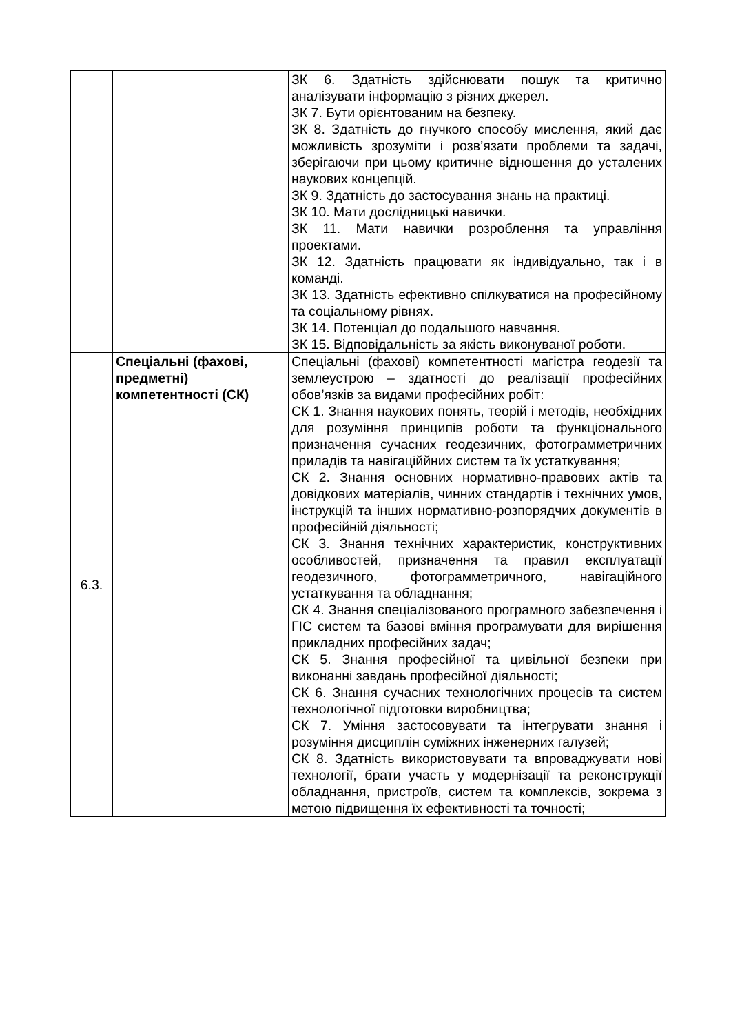| | | ЗК 6. Здатність здійснювати пошук та критично аналізувати інформацію з різних джерел. ЗК 7. Бути орієнтованим на безпеку. ЗК 8. Здатність до гнучкого способу мислення, який дає можливість зрозуміти і розв’язати проблеми та задачі, зберігаючи при цьому критичне відношення до усталених наукових концепцій. ЗК 9. Здатність до застосування знань на практиці. ЗК 10. Мати дослідницькі навички. ЗК 11. Мати навички розроблення та управління проектами. ЗК 12. Здатність працювати як індивідуально, так і в команді. ЗК 13. Здатність ефективно спілкуватися на професійному та соціальному рівнях. ЗК 14. Потенціал до подальшого навчання. ЗК 15. Відповідальність за якість виконуваної роботи. |
| 6.3. | Спеціальні (фахові, предметні) компетентності (СК) | Спеціальні (фахові) компетентності магістра геодезії та землеустрою – здатності до реалізації професійних обов’язків за видами професійних робіт: СК 1. Знання наукових понять, теорій і методів, необхідних для розуміння принципів роботи та функціонального призначення сучасних геодезичних, фотограмметричних приладів та навігаціййних систем та їх устаткування; СК 2. Знання основних нормативно-правових актів та довідкових матеріалів, чинних стандартів і технічних умов, інструкцій та інших нормативно-розпорядчих документів в професійній діяльності; СК 3. Знання технічних характеристик, конструктивних особливостей, призначення та правил експлуатації геодезичного, фотограмметричного, навігаційного устаткування та обладнання; СК 4. Знання спеціалізованого програмного забезпечення і ГІС систем та базові вміння програмувати для вирішення прикладних професійних задач; СК 5. Знання професійної та цивільної безпеки при виконанні завдань професійної діяльності; СК 6. Знання сучасних технологічних процесів та систем технологічної підготовки виробництва; СК 7. Уміння застосовувати та інтегрувати знання і розуміння дисциплін суміжних інженерних галузей; СК 8. Здатність використовувати та впроваджувати нові технології, брати участь у модернізації та реконструкції обладнання, пристроїв, систем та комплексів, зокрема з метою підвищення їх ефективності та точності; |